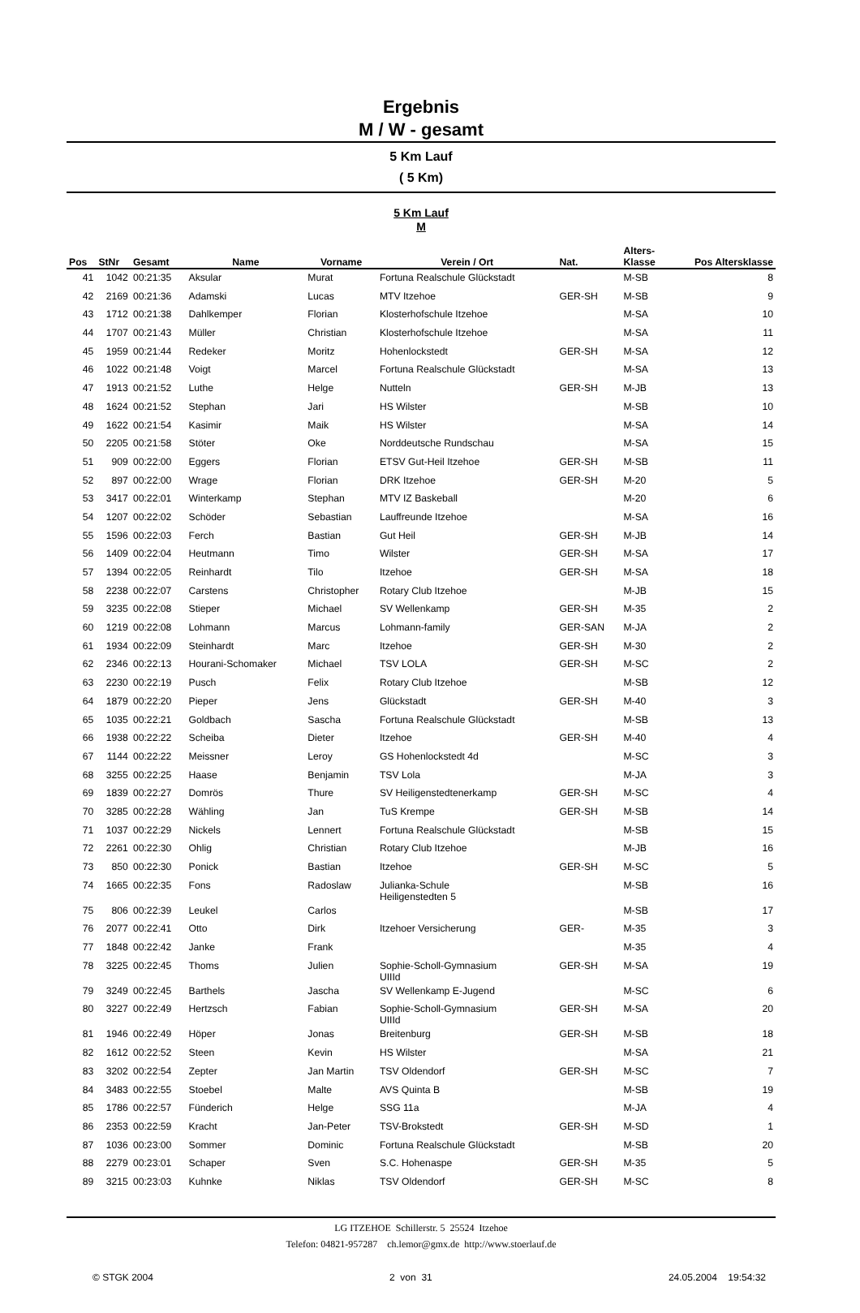Ergebnis
M / W - gesamt
5 Km Lauf
( 5 Km)
5 Km Lauf
M
| Pos | StNr | Gesamt | Name | Vorname | Verein / Ort | Nat. | Alters- Klasse | Pos Altersklasse |
| --- | --- | --- | --- | --- | --- | --- | --- | --- |
| 41 | 1042 | 00:21:35 | Aksular | Murat | Fortuna Realschule Glückstadt | | M-SB | 8 |
| 42 | 2169 | 00:21:36 | Adamski | Lucas | MTV Itzehoe | GER-SH | M-SB | 9 |
| 43 | 1712 | 00:21:38 | Dahlkemper | Florian | Klosterhofschule Itzehoe | | M-SA | 10 |
| 44 | 1707 | 00:21:43 | Müller | Christian | Klosterhofschule Itzehoe | | M-SA | 11 |
| 45 | 1959 | 00:21:44 | Redeker | Moritz | Hohenlockstedt | GER-SH | M-SA | 12 |
| 46 | 1022 | 00:21:48 | Voigt | Marcel | Fortuna Realschule Glückstadt | | M-SA | 13 |
| 47 | 1913 | 00:21:52 | Luthe | Helge | Nutteln | GER-SH | M-JB | 13 |
| 48 | 1624 | 00:21:52 | Stephan | Jari | HS Wilster | | M-SB | 10 |
| 49 | 1622 | 00:21:54 | Kasimir | Maik | HS Wilster | | M-SA | 14 |
| 50 | 2205 | 00:21:58 | Stöter | Oke | Norddeutsche Rundschau | | M-SA | 15 |
| 51 | 909 | 00:22:00 | Eggers | Florian | ETSV Gut-Heil Itzehoe | GER-SH | M-SB | 11 |
| 52 | 897 | 00:22:00 | Wrage | Florian | DRK Itzehoe | GER-SH | M-20 | 5 |
| 53 | 3417 | 00:22:01 | Winterkamp | Stephan | MTV IZ Baskeball | | M-20 | 6 |
| 54 | 1207 | 00:22:02 | Schöder | Sebastian | Lauffreunde Itzehoe | | M-SA | 16 |
| 55 | 1596 | 00:22:03 | Ferch | Bastian | Gut Heil | GER-SH | M-JB | 14 |
| 56 | 1409 | 00:22:04 | Heutmann | Timo | Wilster | GER-SH | M-SA | 17 |
| 57 | 1394 | 00:22:05 | Reinhardt | Tilo | Itzehoe | GER-SH | M-SA | 18 |
| 58 | 2238 | 00:22:07 | Carstens | Christopher | Rotary Club Itzehoe | | M-JB | 15 |
| 59 | 3235 | 00:22:08 | Stieper | Michael | SV Wellenkamp | GER-SH | M-35 | 2 |
| 60 | 1219 | 00:22:08 | Lohmann | Marcus | Lohmann-family | GER-SAN | M-JA | 2 |
| 61 | 1934 | 00:22:09 | Steinhardt | Marc | Itzehoe | GER-SH | M-30 | 2 |
| 62 | 2346 | 00:22:13 | Hourani-Schomaker | Michael | TSV LOLA | GER-SH | M-SC | 2 |
| 63 | 2230 | 00:22:19 | Pusch | Felix | Rotary Club Itzehoe | | M-SB | 12 |
| 64 | 1879 | 00:22:20 | Pieper | Jens | Glückstadt | GER-SH | M-40 | 3 |
| 65 | 1035 | 00:22:21 | Goldbach | Sascha | Fortuna Realschule Glückstadt | | M-SB | 13 |
| 66 | 1938 | 00:22:22 | Scheiba | Dieter | Itzehoe | GER-SH | M-40 | 4 |
| 67 | 1144 | 00:22:22 | Meissner | Leroy | GS Hohenlockstedt 4d | | M-SC | 3 |
| 68 | 3255 | 00:22:25 | Haase | Benjamin | TSV Lola | | M-JA | 3 |
| 69 | 1839 | 00:22:27 | Domrös | Thure | SV Heiligenstedtenerkamp | GER-SH | M-SC | 4 |
| 70 | 3285 | 00:22:28 | Wähling | Jan | TuS Krempe | GER-SH | M-SB | 14 |
| 71 | 1037 | 00:22:29 | Nickels | Lennert | Fortuna Realschule Glückstadt | | M-SB | 15 |
| 72 | 2261 | 00:22:30 | Ohlig | Christian | Rotary Club Itzehoe | | M-JB | 16 |
| 73 | 850 | 00:22:30 | Ponick | Bastian | Itzehoe | GER-SH | M-SC | 5 |
| 74 | 1665 | 00:22:35 | Fons | Radoslaw | Julianka-Schule Heiligenstedten 5 | | M-SB | 16 |
| 75 | 806 | 00:22:39 | Leukel | Carlos | | | M-SB | 17 |
| 76 | 2077 | 00:22:41 | Otto | Dirk | Itzehoer Versicherung | GER- | M-35 | 3 |
| 77 | 1848 | 00:22:42 | Janke | Frank | | | M-35 | 4 |
| 78 | 3225 | 00:22:45 | Thoms | Julien | Sophie-Scholl-Gymnasium UIIId | GER-SH | M-SA | 19 |
| 79 | 3249 | 00:22:45 | Barthels | Jascha | SV Wellenkamp E-Jugend | | M-SC | 6 |
| 80 | 3227 | 00:22:49 | Hertzsch | Fabian | Sophie-Scholl-Gymnasium UIIId | GER-SH | M-SA | 20 |
| 81 | 1946 | 00:22:49 | Höper | Jonas | Breitenburg | GER-SH | M-SB | 18 |
| 82 | 1612 | 00:22:52 | Steen | Kevin | HS Wilster | | M-SA | 21 |
| 83 | 3202 | 00:22:54 | Zepter | Jan Martin | TSV Oldendorf | GER-SH | M-SC | 7 |
| 84 | 3483 | 00:22:55 | Stoebel | Malte | AVS Quinta B | | M-SB | 19 |
| 85 | 1786 | 00:22:57 | Fünderich | Helge | SSG 11a | | M-JA | 4 |
| 86 | 2353 | 00:22:59 | Kracht | Jan-Peter | TSV-Brokstedt | GER-SH | M-SD | 1 |
| 87 | 1036 | 00:23:00 | Sommer | Dominic | Fortuna Realschule Glückstadt | | M-SB | 20 |
| 88 | 2279 | 00:23:01 | Schaper | Sven | S.C. Hohenaspe | GER-SH | M-35 | 5 |
| 89 | 3215 | 00:23:03 | Kuhnke | Niklas | TSV Oldendorf | GER-SH | M-SC | 8 |
LG ITZEHOE Schillerstr. 5 25524 Itzehoe
Telefon: 04821-957287 ch.lemor@gmx.de http://www.stoerlauf.de
© STGK 2004 2 von 31 24.05.2004 19:54:32